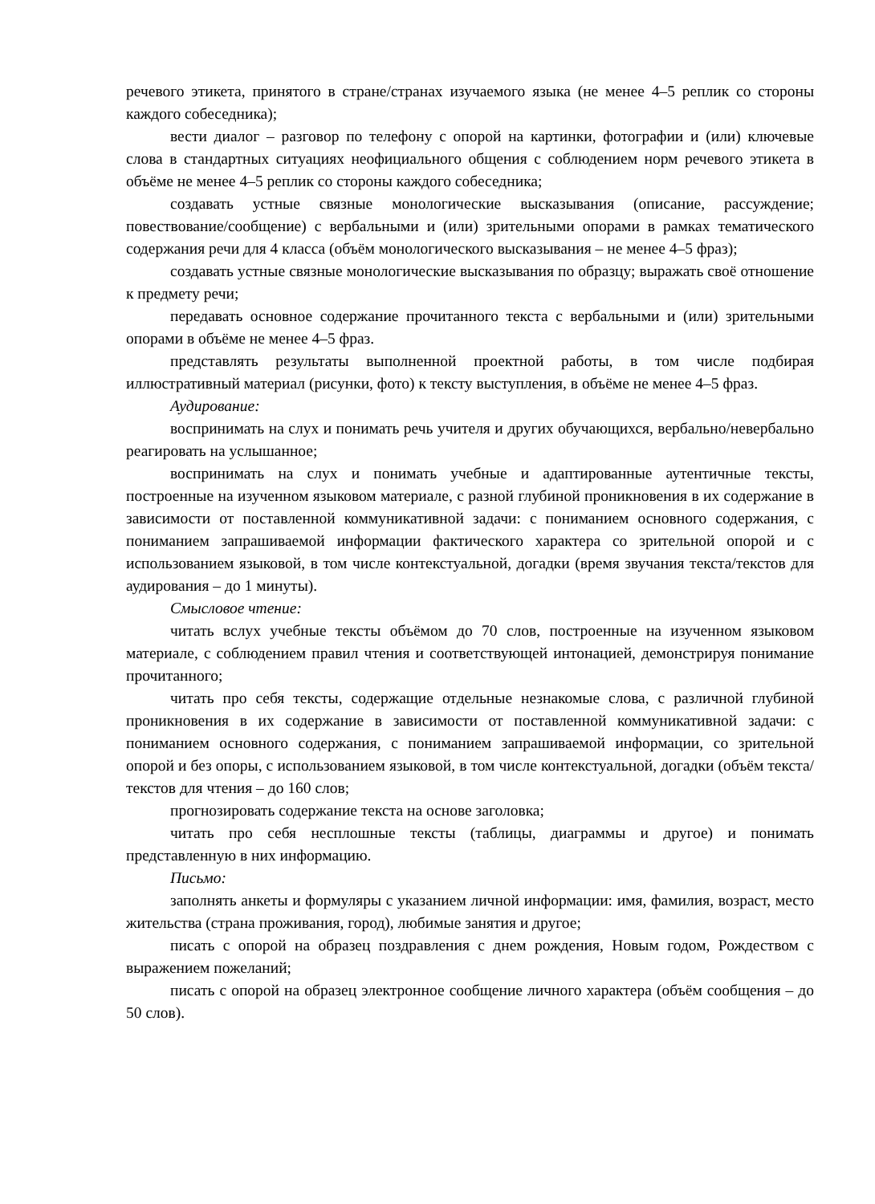речевого этикета, принятого в стране/странах изучаемого языка (не менее 4–5 реплик со стороны каждого собеседника);
вести диалог – разговор по телефону с опорой на картинки, фотографии и (или) ключевые слова в стандартных ситуациях неофициального общения с соблюдением норм речевого этикета в объёме не менее 4–5 реплик со стороны каждого собеседника;
создавать устные связные монологические высказывания (описание, рассуждение; повествование/сообщение) с вербальными и (или) зрительными опорами в рамках тематического содержания речи для 4 класса (объём монологического высказывания – не менее 4–5 фраз);
создавать устные связные монологические высказывания по образцу; выражать своё отношение к предмету речи;
передавать основное содержание прочитанного текста с вербальными и (или) зрительными опорами в объёме не менее 4–5 фраз.
представлять результаты выполненной проектной работы, в том числе подбирая иллюстративный материал (рисунки, фото) к тексту выступления, в объёме не менее 4–5 фраз.
Аудирование:
воспринимать на слух и понимать речь учителя и других обучающихся, вербально/невербально реагировать на услышанное;
воспринимать на слух и понимать учебные и адаптированные аутентичные тексты, построенные на изученном языковом материале, с разной глубиной проникновения в их содержание в зависимости от поставленной коммуникативной задачи: с пониманием основного содержания, с пониманием запрашиваемой информации фактического характера со зрительной опорой и с использованием языковой, в том числе контекстуальной, догадки (время звучания текста/текстов для аудирования – до 1 минуты).
Смысловое чтение:
читать вслух учебные тексты объёмом до 70 слов, построенные на изученном языковом материале, с соблюдением правил чтения и соответствующей интонацией, демонстрируя понимание прочитанного;
читать про себя тексты, содержащие отдельные незнакомые слова, с различной глубиной проникновения в их содержание в зависимости от поставленной коммуникативной задачи: с пониманием основного содержания, с пониманием запрашиваемой информации, со зрительной опорой и без опоры, с использованием языковой, в том числе контекстуальной, догадки (объём текста/текстов для чтения – до 160 слов;
прогнозировать содержание текста на основе заголовка;
читать про себя несплошные тексты (таблицы, диаграммы и другое) и понимать представленную в них информацию.
Письмо:
заполнять анкеты и формуляры с указанием личной информации: имя, фамилия, возраст, место жительства (страна проживания, город), любимые занятия и другое;
писать с опорой на образец поздравления с днем рождения, Новым годом, Рождеством с выражением пожеланий;
писать с опорой на образец электронное сообщение личного характера (объём сообщения – до 50 слов).